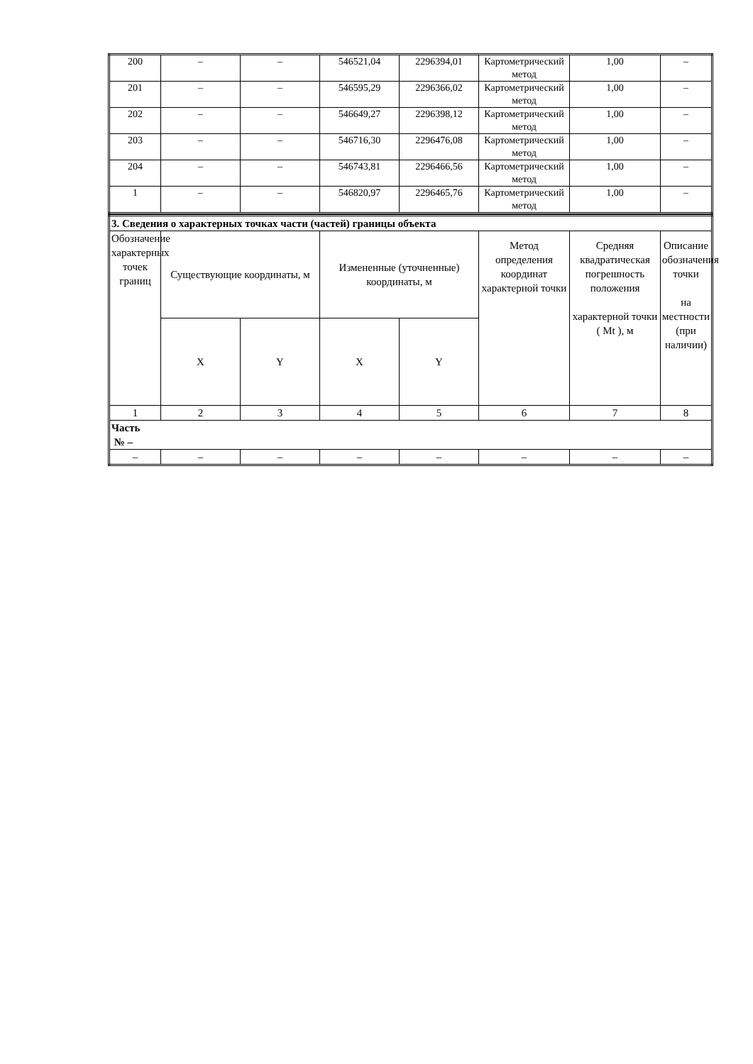| 200 | – | – | 546521,04 | 2296394,01 | Картометрический метод | 1,00 | – |
| 201 | – | – | 546595,29 | 2296366,02 | Картометрический метод | 1,00 | – |
| 202 | – | – | 546649,27 | 2296398,12 | Картометрический метод | 1,00 | – |
| 203 | – | – | 546716,30 | 2296476,08 | Картометрический метод | 1,00 | – |
| 204 | – | – | 546743,81 | 2296466,56 | Картометрический метод | 1,00 | – |
| 1 | – | – | 546820,97 | 2296465,76 | Картометрический метод | 1,00 | – |
| 3. Сведения о характерных точках части (частей) границы объекта | | | | | | | |
| Обозначение характерных точек границ | Существующие координаты, м | | Измененные (уточненные) координаты, м | | Метод определения координат характерной точки | Средняя квадратическая погрешность положения характерной точки ( Mt ), м | Описание обозначения точки на местности (при наличии) |
| | X | Y | X | Y | | | |
| 1 | 2 | 3 | 4 | 5 | 6 | 7 | 8 |
| Часть № – | | | | | | | |
| – | – | – | – | – | – | – | – |